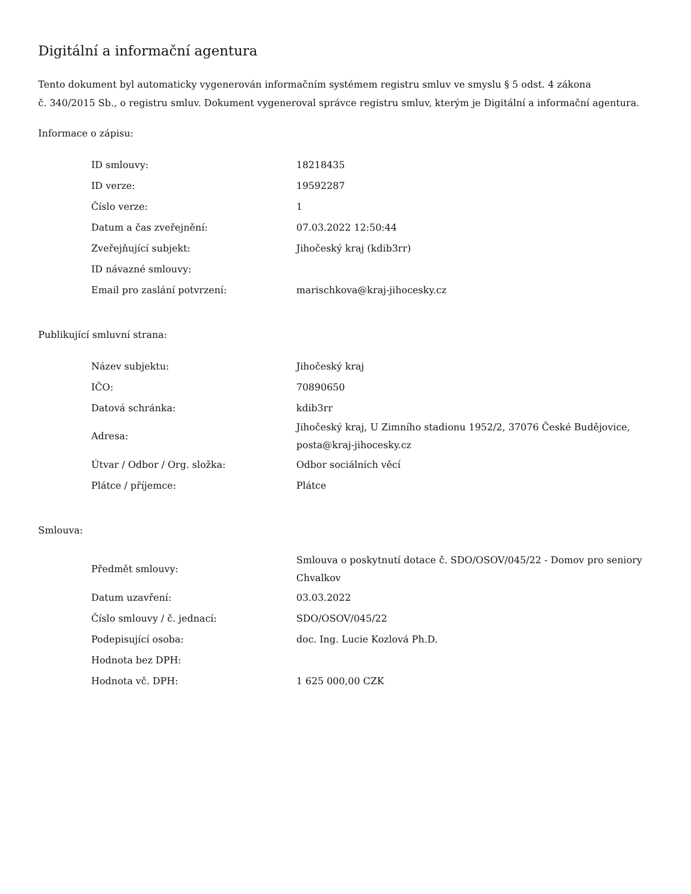Digitální a informační agentura
Tento dokument byl automaticky vygenerován informačním systémem registru smluv ve smyslu § 5 odst. 4 zákona
č. 340/2015 Sb., o registru smluv. Dokument vygeneroval správce registru smluv, kterým je Digitální a informační agentura.
Informace o zápisu:
| ID smlouvy: | 18218435 |
| ID verze: | 19592287 |
| Číslo verze: | 1 |
| Datum a čas zveřejnění: | 07.03.2022 12:50:44 |
| Zveřejňující subjekt: | Jihočeský kraj (kdib3rr) |
| ID návazné smlouvy: | |
| Email pro zaslání potvrzení: | marischkova@kraj-jihocesky.cz |
Publikující smluvní strana:
| Název subjektu: | Jihočeský kraj |
| IČO: | 70890650 |
| Datová schránka: | kdib3rr |
| Adresa: | Jihočeský kraj, U Zimního stadionu 1952/2, 37076 České Budějovice, posta@kraj-jihocesky.cz |
| Útvar / Odbor / Org. složka: | Odbor sociálních věcí |
| Plátce / příjemce: | Plátce |
Smlouva:
| Předmět smlouvy: | Smlouva o poskytnutí dotace č. SDO/OSOV/045/22 - Domov pro seniory Chvalkov |
| Datum uzavření: | 03.03.2022 |
| Číslo smlouvy / č. jednací: | SDO/OSOV/045/22 |
| Podepisující osoba: | doc. Ing. Lucie Kozlová Ph.D. |
| Hodnota bez DPH: | |
| Hodnota vč. DPH: | 1 625 000,00 CZK |